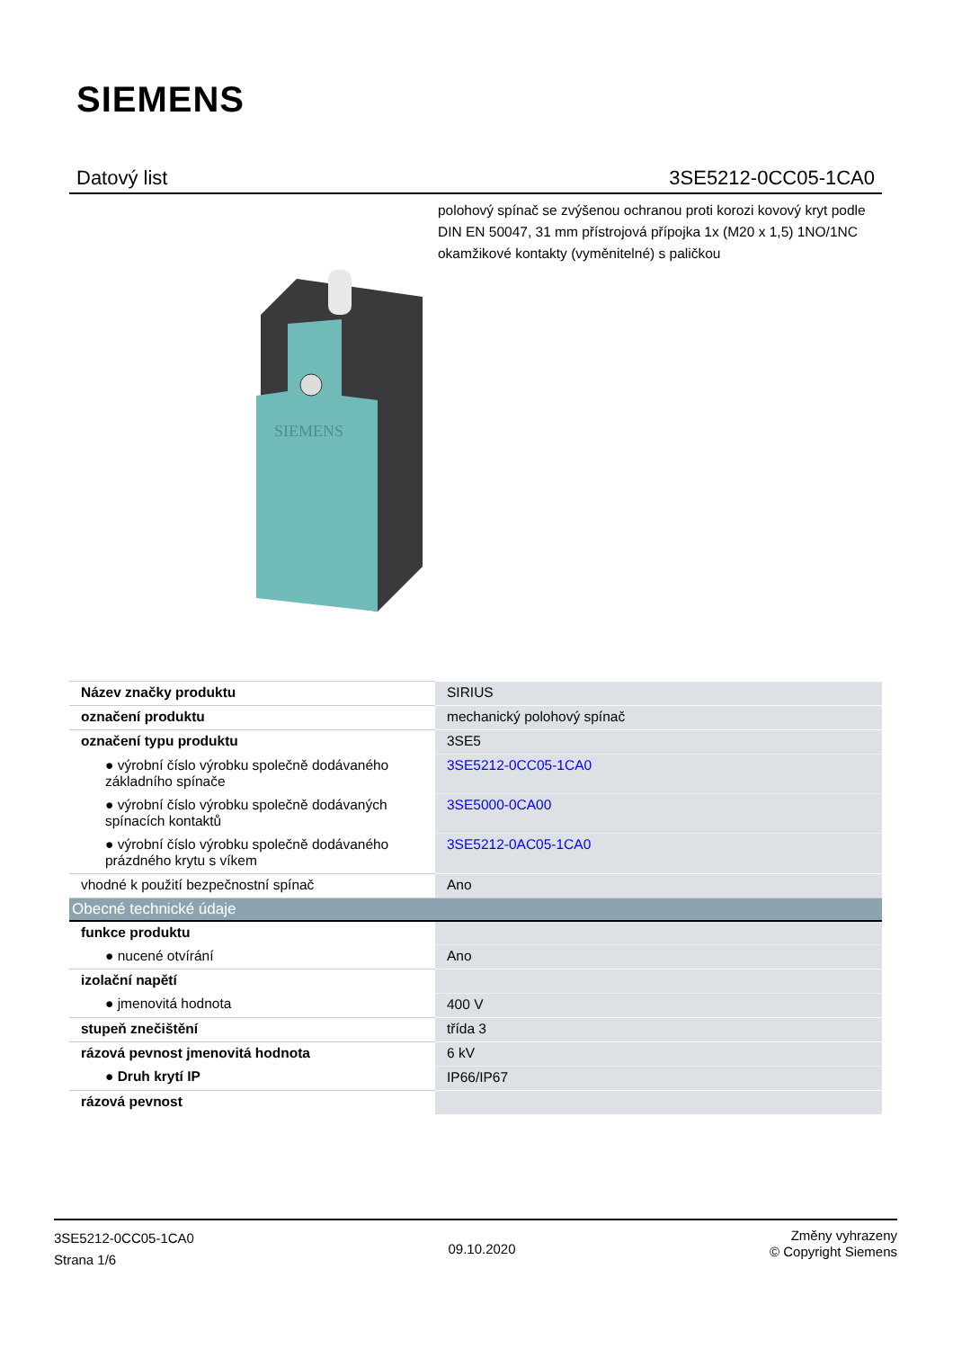SIEMENS
Datový list 3SE5212-0CC05-1CA0
polohový spínač se zvýšenou ochranou proti korozi kovový kryt podle DIN EN 50047, 31 mm přístrojová přípojka 1x (M20 x 1,5) 1NO/1NC okamžikové kontakty (vyměnitelné) s paličkou
SIEMENS
| Název značky produktu | SIRIUS |
| označení produktu | mechanický polohový spínač |
| označení typu produktu | 3SE5 |
| ● výrobní číslo výrobku společně dodávaného základního spínače | 3SE5212-0CC05-1CA0 |
| ● výrobní číslo výrobku společně dodávaných spínacích kontaktů | 3SE5000-0CA00 |
| ● výrobní číslo výrobku společně dodávaného prázdného krytu s víkem | 3SE5212-0AC05-1CA0 |
| vhodné k použití bezpečnostní spínač | Ano |
| Obecné technické údaje | |
| funkce produktu | |
| ● nucené otvírání | Ano |
| izolační napětí | |
| ● jmenovitá hodnota | 400 V |
| stupeň znečištění | třída 3 |
| rázová pevnost jmenovitá hodnota | 6 kV |
| ● Druh krytí IP | IP66/IP67 |
| rázová pevnost | |
3SE5212-0CC05-1CA0
Strana 1/6
09.10.2020
Změny vyhrazeny
© Copyright Siemens